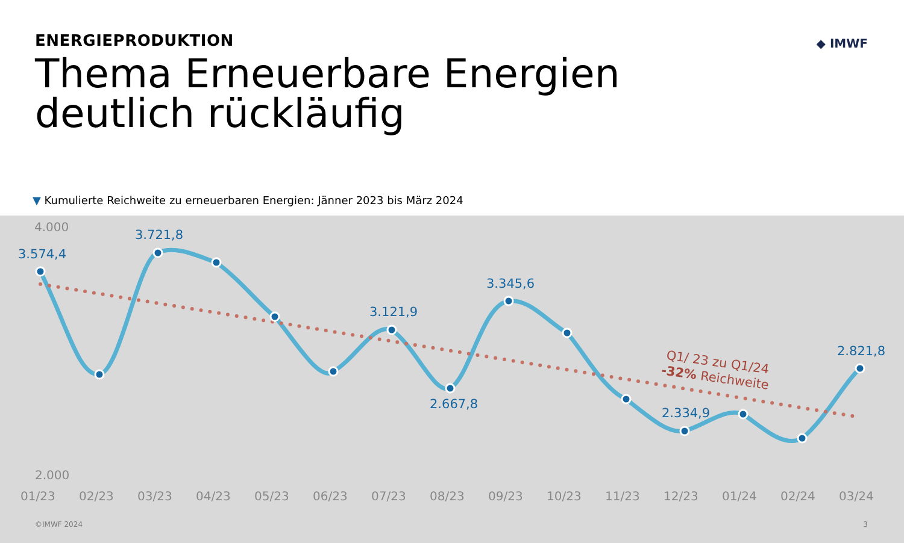ENERGIEPRODUKTION
Thema Erneuerbare Energien
deutlich rückläufig
◆ IMWF
▼ Kumulierte Reichweite zu erneuerbaren Energien: Jänner 2023 bis März 2024
3.574,4
3.721,8
3.121,9
2.667,8
3.345,6
2.334,9
2.821,8
4.000
2.000
01/23
02/23
03/23
04/23
05/23
06/23
07/23
08/23
09/23
10/23
11/23
12/23
01/24
02/24
03/24
Q1/ 23 zu Q1/24
-32% Reichweite
©IMWF 2024 3